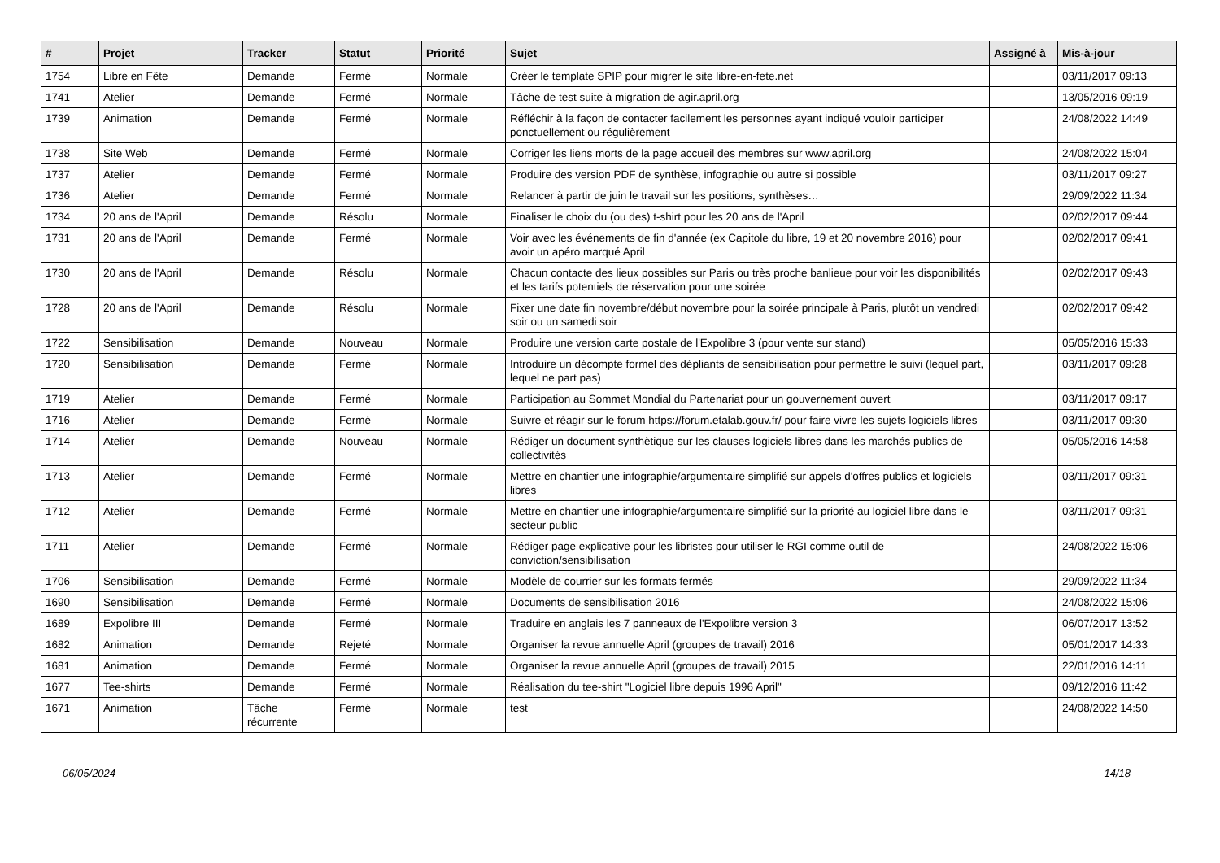| # | Projet | Tracker | Statut | Priorité | Sujet | Assigné à | Mis-à-jour |
| --- | --- | --- | --- | --- | --- | --- | --- |
| 1754 | Libre en Fête | Demande | Fermé | Normale | Créer le template SPIP pour migrer le site libre-en-fete.net | | 03/11/2017 09:13 |
| 1741 | Atelier | Demande | Fermé | Normale | Tâche de test suite à migration de agir.april.org | | 13/05/2016 09:19 |
| 1739 | Animation | Demande | Fermé | Normale | Réfléchir à la façon de contacter facilement les personnes ayant indiqué vouloir participer ponctuellement ou régulièrement | | 24/08/2022 14:49 |
| 1738 | Site Web | Demande | Fermé | Normale | Corriger les liens morts de la page accueil des membres sur www.april.org | | 24/08/2022 15:04 |
| 1737 | Atelier | Demande | Fermé | Normale | Produire des version PDF de synthèse, infographie ou autre si possible | | 03/11/2017 09:27 |
| 1736 | Atelier | Demande | Fermé | Normale | Relancer à partir de juin le travail sur les positions, synthèses… | | 29/09/2022 11:34 |
| 1734 | 20 ans de l'April | Demande | Résolu | Normale | Finaliser le choix du (ou des) t-shirt pour les 20 ans de l'April | | 02/02/2017 09:44 |
| 1731 | 20 ans de l'April | Demande | Fermé | Normale | Voir avec les événements de fin d'année (ex Capitole du libre, 19 et 20 novembre 2016) pour avoir un apéro marqué April | | 02/02/2017 09:41 |
| 1730 | 20 ans de l'April | Demande | Résolu | Normale | Chacun contacte des lieux possibles sur Paris ou très proche banlieue pour voir les disponibilités et les tarifs potentiels de réservation pour une soirée | | 02/02/2017 09:43 |
| 1728 | 20 ans de l'April | Demande | Résolu | Normale | Fixer une date fin novembre/début novembre pour la soirée principale à Paris, plutôt un vendredi soir ou un samedi soir | | 02/02/2017 09:42 |
| 1722 | Sensibilisation | Demande | Nouveau | Normale | Produire une version carte postale de l'Expolibre 3 (pour vente sur stand) | | 05/05/2016 15:33 |
| 1720 | Sensibilisation | Demande | Fermé | Normale | Introduire un décompte formel des dépliants de sensibilisation pour permettre le suivi (lequel part, lequel ne part pas) | | 03/11/2017 09:28 |
| 1719 | Atelier | Demande | Fermé | Normale | Participation au Sommet Mondial du Partenariat pour un gouvernement ouvert | | 03/11/2017 09:17 |
| 1716 | Atelier | Demande | Fermé | Normale | Suivre et réagir sur le forum https://forum.etalab.gouv.fr/ pour faire vivre les sujets logiciels libres | | 03/11/2017 09:30 |
| 1714 | Atelier | Demande | Nouveau | Normale | Rédiger un document synthètique sur les clauses logiciels libres dans les marchés publics de collectivités | | 05/05/2016 14:58 |
| 1713 | Atelier | Demande | Fermé | Normale | Mettre en chantier une infographie/argumentaire simplifié sur appels d'offres publics et logiciels libres | | 03/11/2017 09:31 |
| 1712 | Atelier | Demande | Fermé | Normale | Mettre en chantier une infographie/argumentaire simplifié sur la priorité au logiciel libre dans le secteur public | | 03/11/2017 09:31 |
| 1711 | Atelier | Demande | Fermé | Normale | Rédiger page explicative pour les libristes pour utiliser le RGI comme outil de conviction/sensibilisation | | 24/08/2022 15:06 |
| 1706 | Sensibilisation | Demande | Fermé | Normale | Modèle de courrier sur les formats fermés | | 29/09/2022 11:34 |
| 1690 | Sensibilisation | Demande | Fermé | Normale | Documents de sensibilisation 2016 | | 24/08/2022 15:06 |
| 1689 | Expolibre III | Demande | Fermé | Normale | Traduire en anglais les 7 panneaux de l'Expolibre version 3 | | 06/07/2017 13:52 |
| 1682 | Animation | Demande | Rejeté | Normale | Organiser la revue annuelle April (groupes de travail) 2016 | | 05/01/2017 14:33 |
| 1681 | Animation | Demande | Fermé | Normale | Organiser la revue annuelle April (groupes de travail) 2015 | | 22/01/2016 14:11 |
| 1677 | Tee-shirts | Demande | Fermé | Normale | Réalisation du tee-shirt "Logiciel libre depuis 1996 April" | | 09/12/2016 11:42 |
| 1671 | Animation | Tâche récurrente | Fermé | Normale | test | | 24/08/2022 14:50 |
06/05/2024 14/18